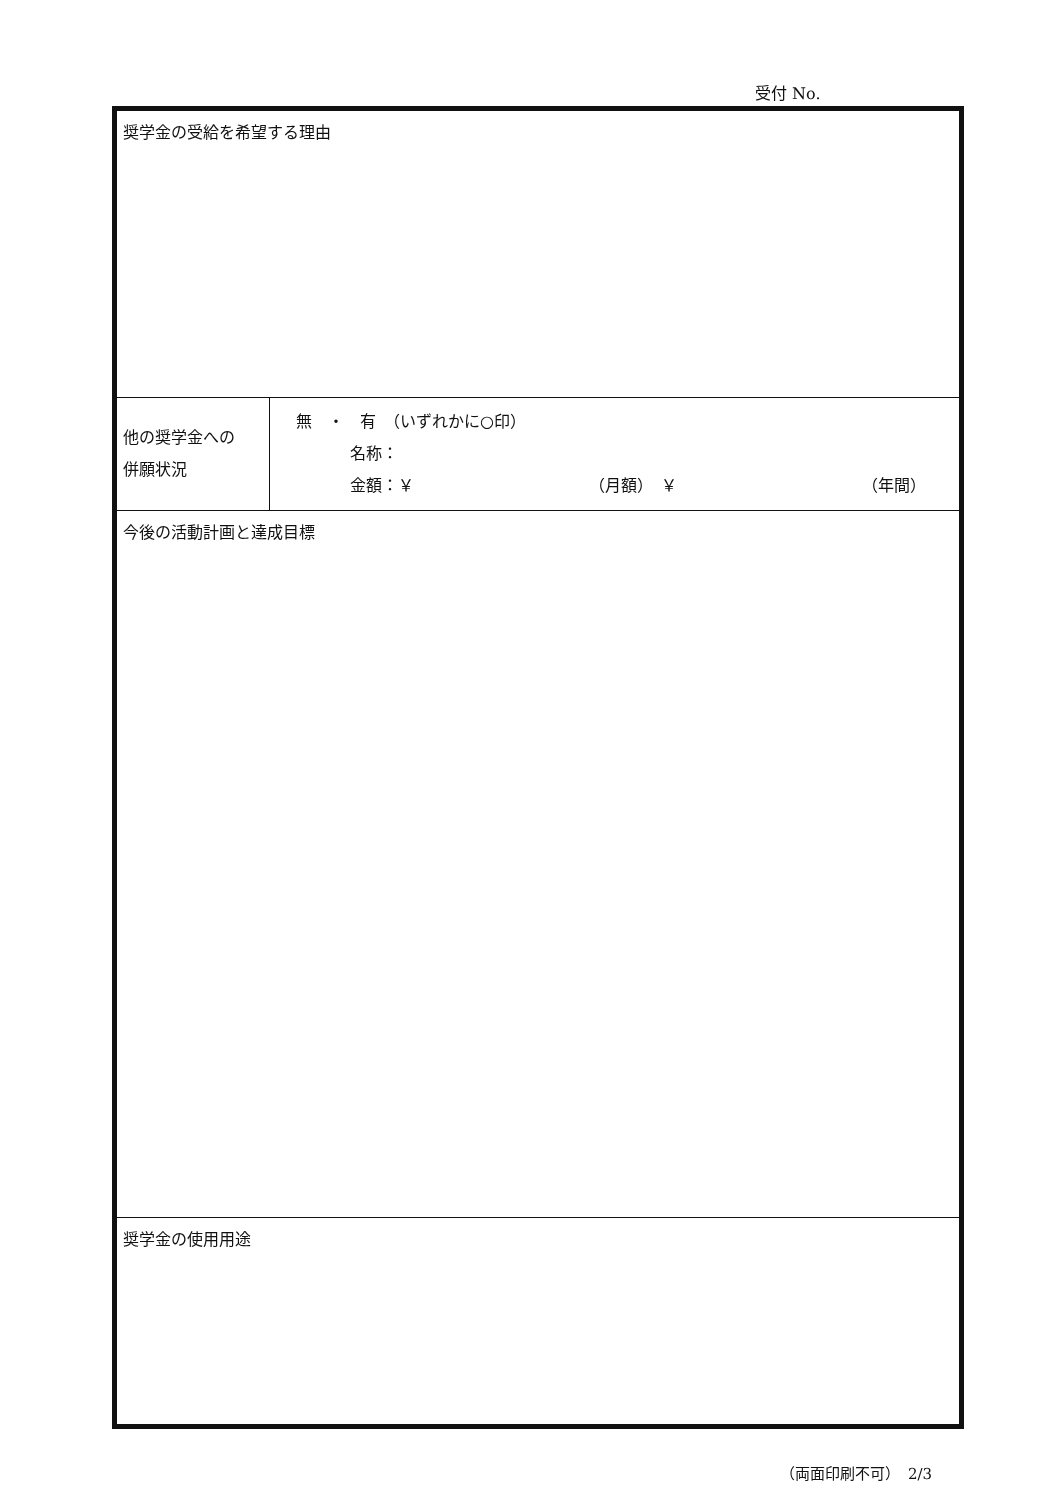受付 No.
| 奨学金の受給を希望する理由 | |
| 他の奨学金への 併願状況 | 無 ・ 有 （いずれかに○印） 名称： 金額：￥ （月額） ￥ （年間） |
| 今後の活動計画と達成目標 | |
| 奨学金の使用用途 | |
（両面印刷不可）　2/3